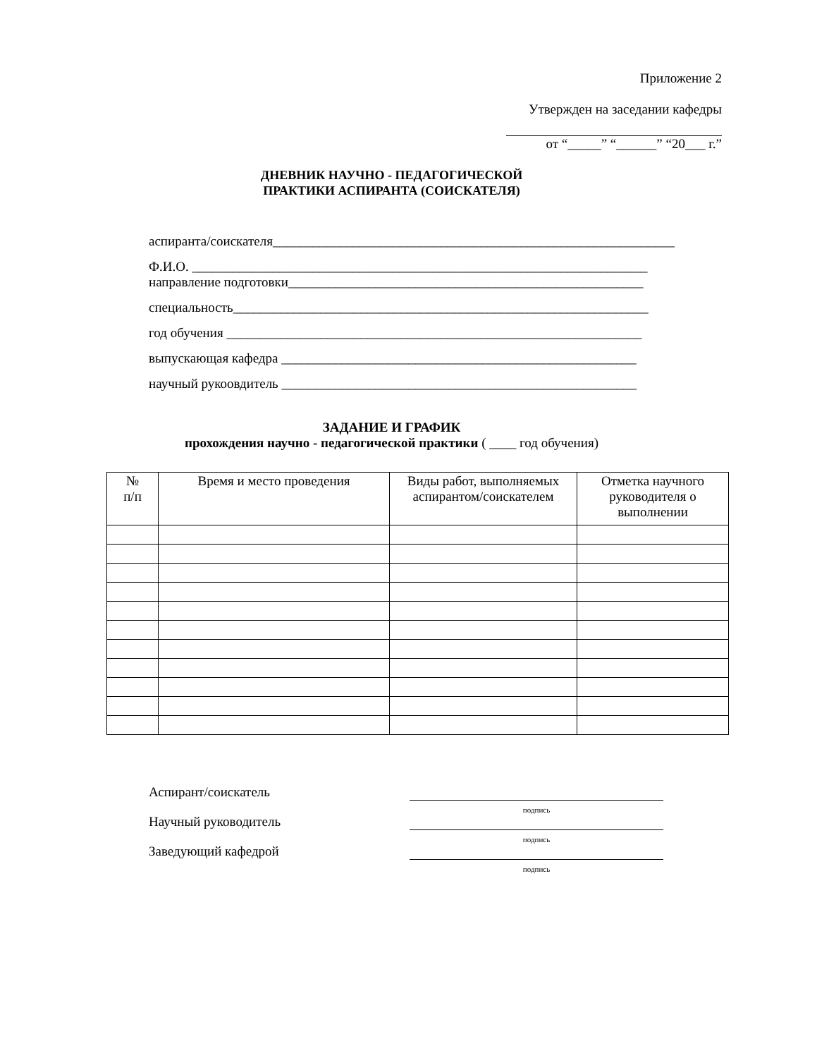Приложение 2
Утвержден на заседании кафедры
от “_____” “______” “20___ г.”
ДНЕВНИК НАУЧНО - ПЕДАГОГИЧЕСКОЙ
ПРАКТИКИ АСПИРАНТА (СОИСКАТЕЛЯ)
аспиранта/соискателя____________________________________________________________
Ф.И.О. ____________________________________________________________________
направление подготовки_____________________________________________________
специальность______________________________________________________________
год обучения ______________________________________________________________
выпускающая кафедра _____________________________________________________
научный рукоовдитель _____________________________________________________
ЗАДАНИЕ И ГРАФИК
прохождения научно - педагогической практики ( ____ год обучения)
| № п/п | Время и место проведения | Виды работ, выполняемых аспирантом/соискателем | Отметка научного руководителя о выполнении |
| --- | --- | --- | --- |
Аспирант/соискатель
подпись
Научный руководитель
подпись
Заведующий кафедрой
подпись